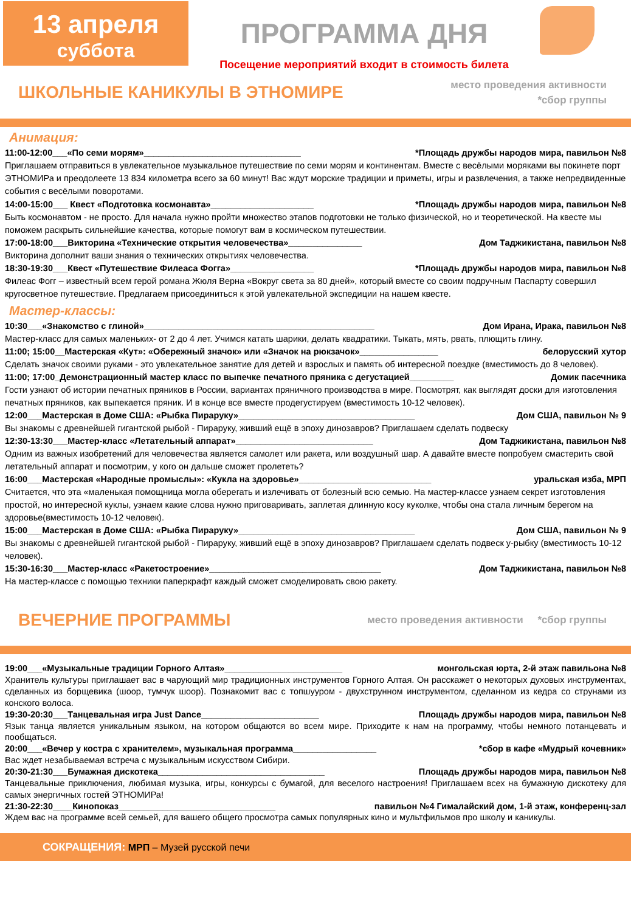13 апреля
суббота
ПРОГРАММА ДНЯ
Посещение мероприятий входит в стоимость билета
ШКОЛЬНЫЕ КАНИКУЛЫ В ЭТНОМИРЕ
место проведения активности
*сбор группы
Анимация:
11:00-12:00___«По семи морям»________________________________ *Площадь дружбы народов мира, павильон №8
Приглашаем отправиться в увлекательное музыкальное путешествие по семи морям и континентам. Вместе с весёлыми моряками вы покинете порт ЭТНОМИРа и преодолеете 13 834 километра всего за 60 минут! Вас ждут морские традиции и приметы, игры и развлечения, а также непредвиденные события с весёлыми поворотами.
14:00-15:00___ Квест «Подготовка космонавта»_____________________ *Площадь дружбы народов мира, павильон №8
Быть космонавтом - не просто. Для начала нужно пройти множество этапов подготовки не только физической, но и теоретической. На квесте мы поможем раскрыть сильнейшие качества, которые помогут вам в космическом путешествии.
17:00-18:00___Викторина «Технические открытия человечества»_______________ Дом Таджикистана, павильон №8
Викторина дополнит ваши знания о технических открытиях человечества.
18:30-19:30___Квест «Путешествие Филеаса Фогга»_________________ *Площадь дружбы народов мира, павильон №8
Филеас Фогг – известный всем герой романа Жюля Верна «Вокруг света за 80 дней», который вместе со своим подручным Паспарту совершил кругосветное путешествие. Предлагаем присоединиться к этой увлекательной экспедиции на нашем квесте.
Мастер-классы:
10:30___«Знакомство с глиной»_______________________________________________ Дом Ирана, Ирака, павильон №8
Мастер-класс для самых маленьких- от 2 до 4 лет. Учимся катать шарики, делать квадратики. Тыкать, мять, рвать, плющить глину.
11:00; 15:00__Мастерская «Кут»: «Обережный значок» или «Значок на рюкзачок»________________ белорусский хутор
Сделать значок своими руками - это увлекательное занятие для детей и взрослых и память об интересной поездке (вместимость до 8 человек).
11:00; 17:00_Демонстрационный мастер класс по выпечке печатного пряника с дегустацией_________ Домик пасечника
Гости узнают об истории печатных пряников в России, вариантах пряничного производства в мире. Посмотрят, как выглядят доски для изготовления печатных пряников, как выпекается пряник. И в конце все вместе продегустируем (вместимость 10-12 человек).
12:00___Мастерская в Доме США: «Рыбка Пираруку»____________________________________ Дом США, павильон № 9
Вы знакомы с древнейшей гигантской рыбой - Пираруку, живший ещё в эпоху динозавров? Приглашаем сделать подвеску
12:30-13:30___Мастер-класс «Летательный аппарат»____________________________ Дом Таджикистана, павильон №8
Одним из важных изобретений для человечества является самолет или ракета, или воздушный шар. А давайте вместе попробуем смастерить свой летательный аппарат и посмотрим, у кого он дальше сможет пролететь?
16:00___Мастерская «Народные промыслы»: «Кукла на здоровье»___________________________ уральская изба, МРП
Считается, что эта «маленькая помощница могла оберегать и излечивать от болезный всю семью. На мастер-классе узнаем секрет изготовления простой, но интересной куклы, узнаем какие слова нужно приговаривать, заплетая длинную косу куколке, чтобы она стала личным берегом на здоровье(вместимость 10-12 человек).
15:00___Мастерская в Доме США: «Рыбка Пираруку»____________________________________ Дом США, павильон № 9
Вы знакомы с древнейшей гигантской рыбой - Пираруку, живший ещё в эпоху динозавров? Приглашаем сделать подвеск у-рыбку (вместимость 10-12 человек).
15:30-16:30___Мастер-класс «Ракетостроение»___________________________________ Дом Таджикистана, павильон №8
На мастер-классе с помощью техники паперкрафт каждый сможет смоделировать свою ракету.
ВЕЧЕРНИЕ ПРОГРАММЫ
место проведения активности *сбор группы
19:00___«Музыкальные традиции Горного Алтая»________________________ монгольская юрта, 2-й этаж павильона №8
Хранитель культуры приглашает вас в чарующий мир традиционных инструментов Горного Алтая. Он расскажет о некоторых духовых инструментах, сделанных из борщевика (шоор, тумчук шоор). Познакомит вас с топшууром - двухструнном инструментом, сделанном из кедра со струнами из конского волоса.
19:30-20:30___Танцевальная игра Just Dance________________________ Площадь дружбы народов мира, павильон №8
Язык танца является уникальным языком, на котором общаются во всем мире. Приходите к нам на программу, чтобы немного потанцевать и пообщаться.
20:00___«Вечер у костра с хранителем», музыкальная программа_________________ *сбор в кафе «Мудрый кочевник»
Вас ждет незабываемая встреча с музыкальным искусством Сибири.
20:30-21:30___Бумажная дискотека__________________________________ Площадь дружбы народов мира, павильон №8
Танцевальные приключения, любимая музыка, игры, конкурсы с бумагой, для веселого настроения! Приглашаем всех на бумажную дискотеку для самых энергичных гостей ЭТНОМИРа!
21:30-22:30____Кинопоказ________________________________ павильон №4 Гималайский дом, 1-й этаж, конференц-зал
Ждем вас на программе всей семьей, для вашего общего просмотра самых популярных кино и мультфильмов про школу и каникулы.
СОКРАЩЕНИЯ: МРП – Музей русской печи